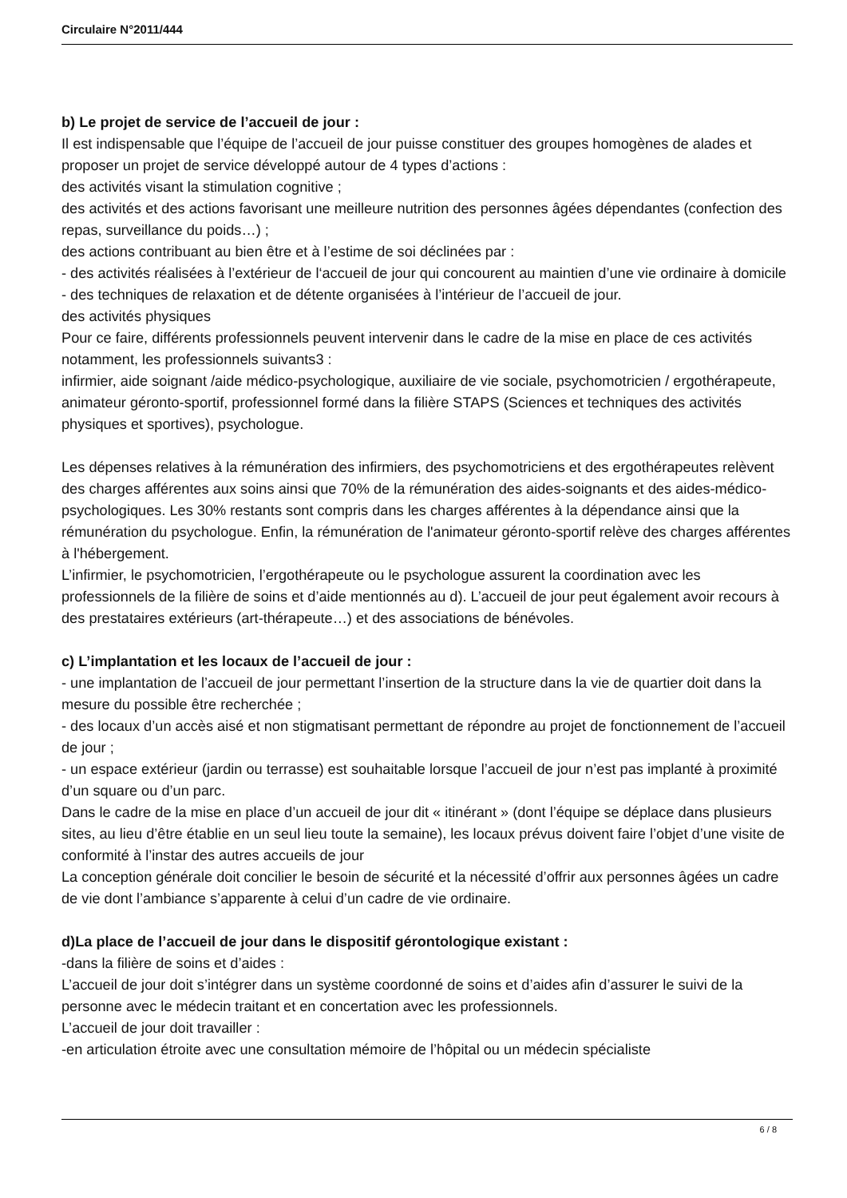Circulaire N°2011/444
b) Le projet de service de l’accueil de jour :
Il est indispensable que l’équipe de l’accueil de jour puisse constituer des groupes homogènes de alades et proposer un projet de service développé autour de 4 types d’actions :
des activités visant la stimulation cognitive ;
des activités et des actions favorisant une meilleure nutrition des personnes âgées dépendantes (confection des repas, surveillance du poids…) ;
des actions contribuant au bien être et à l’estime de soi déclinées par :
- des activités réalisées à l’extérieur de l‘accueil de jour qui concourent au maintien d’une vie ordinaire à domicile
- des techniques de relaxation et de détente organisées à l’intérieur de l’accueil de jour.
des activités physiques
Pour ce faire, différents professionnels peuvent intervenir dans le cadre de la mise en place de ces activités notamment, les professionnels suivants3 :
infirmier, aide soignant /aide médico-psychologique, auxiliaire de vie sociale, psychomotricien / ergothérapeute, animateur géronto-sportif, professionnel formé dans la filière STAPS (Sciences et techniques des activités physiques et sportives), psychologue.
Les dépenses relatives à la rémunération des infirmiers, des psychomotriciens et des ergothérapeutes relèvent des charges afférentes aux soins ainsi que 70% de la rémunération des aides-soignants et des aides-médico-psychologiques. Les 30% restants sont compris dans les charges afférentes à la dépendance ainsi que la rémunération du psychologue. Enfin, la rémunération de l'animateur géronto-sportif relève des charges afférentes à l'hébergement.
L’infirmier, le psychomotricien, l’ergothérapeute ou le psychologue assurent la coordination avec les professionnels de la filière de soins et d’aide mentionnés au d). L’accueil de jour peut également avoir recours à des prestataires extérieurs (art-thérapeute…) et des associations de bénévoles.
c) L’implantation et les locaux de l’accueil de jour :
- une implantation de l’accueil de jour permettant l’insertion de la structure dans la vie de quartier doit dans la mesure du possible être recherchée ;
- des locaux d’un accès aisé et non stigmatisant permettant de répondre au projet de fonctionnement de l’accueil de jour ;
- un espace extérieur (jardin ou terrasse) est souhaitable lorsque l’accueil de jour n’est pas implanté à proximité d’un square ou d’un parc.
Dans le cadre de la mise en place d’un accueil de jour dit « itinérant » (dont l’équipe se déplace dans plusieurs sites, au lieu d’être établie en un seul lieu toute la semaine), les locaux prévus doivent faire l’objet d’une visite de conformité à l’instar des autres accueils de jour
La conception générale doit concilier le besoin de sécurité et la nécessité d’offrir aux personnes âgées un cadre de vie dont l’ambiance s’apparente à celui d’un cadre de vie ordinaire.
d)La place de l’accueil de jour dans le dispositif gérontologique existant :
-dans la filière de soins et d’aides :
L’accueil de jour doit s’intégrer dans un système coordonné de soins et d’aides afin d’assurer le suivi de la personne avec le médecin traitant et en concertation avec les professionnels.
L’accueil de jour doit travailler :
-en articulation étroite avec une consultation mémoire de l’hôpital ou un médecin spécialiste
6 / 8